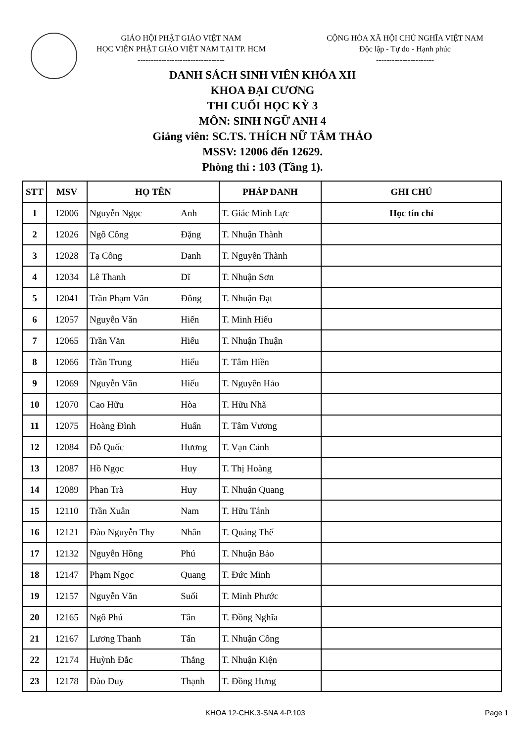GIÁO HỘI PHẬT GIÁO VIỆT NAM
HỌC VIỆN PHẬT GIÁO VIỆT NAM TẠI TP. HCM
---------------------------------
CỘNG HÒA XÃ HỘI CHỦ NGHĨA VIỆT NAM
Độc lập - Tự do - Hạnh phúc
----------------------
DANH SÁCH SINH VIÊN KHÓA XII
KHOA ĐẠI CƯƠNG
THI CUỐI HỌC KỲ 3
MÔN: SINH NGỮ ANH 4
Giảng viên: SC.TS. THÍCH NỮ TÂM THẢO
MSSV: 12006 đến 12629.
Phòng thi : 103 (Tầng 1).
| STT | MSV | HỌ TÊN | | PHÁP DANH | GHI CHÚ |
| --- | --- | --- | --- | --- | --- |
| 1 | 12006 | Nguyễn Ngọc | Anh | T. Giác Minh Lực | Học tín chỉ |
| 2 | 12026 | Ngô Công | Đặng | T. Nhuận Thành | |
| 3 | 12028 | Tạ Công | Danh | T. Nguyên Thành | |
| 4 | 12034 | Lê Thanh | Dĩ | T. Nhuận Sơn | |
| 5 | 12041 | Trần Phạm Văn | Đông | T. Nhuận Đạt | |
| 6 | 12057 | Nguyễn Văn | Hiến | T. Minh Hiếu | |
| 7 | 12065 | Trần Văn | Hiếu | T. Nhuận Thuận | |
| 8 | 12066 | Trần Trung | Hiếu | T. Tâm Hiền | |
| 9 | 12069 | Nguyễn Văn | Hiếu | T. Nguyên Hảo | |
| 10 | 12070 | Cao Hữu | Hòa | T. Hữu Nhã | |
| 11 | 12075 | Hoàng Đình | Huấn | T. Tâm Vương | |
| 12 | 12084 | Đỗ Quốc | Hương | T. Vạn Cảnh | |
| 13 | 12087 | Hồ Ngọc | Huy | T. Thị Hoàng | |
| 14 | 12089 | Phan Trà | Huy | T. Nhuận Quang | |
| 15 | 12110 | Trần Xuân | Nam | T. Hữu Tánh | |
| 16 | 12121 | Đào Nguyễn Thy | Nhân | T. Quảng Thế | |
| 17 | 12132 | Nguyễn Hồng | Phú | T. Nhuận Bảo | |
| 18 | 12147 | Phạm Ngọc | Quang | T. Đức Minh | |
| 19 | 12157 | Nguyễn Văn | Suối | T. Minh Phước | |
| 20 | 12165 | Ngô Phú | Tân | T. Đồng Nghĩa | |
| 21 | 12167 | Lương Thanh | Tấn | T. Nhuận Công | |
| 22 | 12174 | Huỳnh Đắc | Thắng | T. Nhuận Kiện | |
| 23 | 12178 | Đào Duy | Thạnh | T. Đồng Hưng | |
KHOA 12-CHK.3-SNA 4-P.103 Page 1